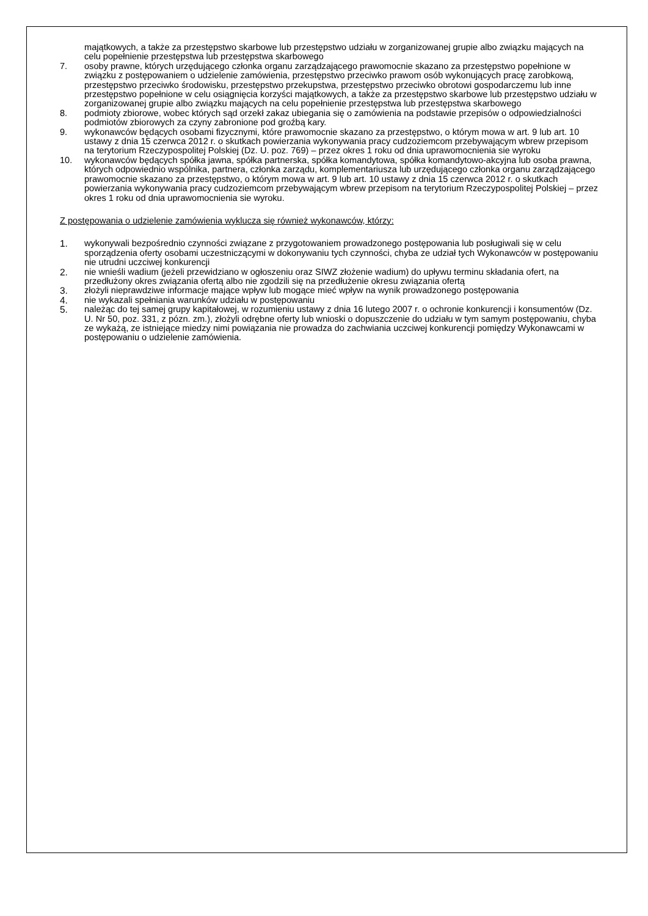majątkowych, a także za przestępstwo skarbowe lub przestępstwo udziału w zorganizowanej grupie albo związku mających na celu popełnienie przestępstwa lub przestępstwa skarbowego
7. osoby prawne, których urzędującego członka organu zarządzającego prawomocnie skazano za przestępstwo popełnione w związku z postępowaniem o udzielenie zamówienia, przestępstwo przeciwko prawom osób wykonujących pracę zarobkową, przestępstwo przeciwko środowisku, przestępstwo przekupstwa, przestępstwo przeciwko obrotowi gospodarczemu lub inne przestępstwo popełnione w celu osiągnięcia korzyści majątkowych, a także za przestępstwo skarbowe lub przestępstwo udziału w zorganizowanej grupie albo związku mających na celu popełnienie przestępstwa lub przestępstwa skarbowego
8. podmioty zbiorowe, wobec których sąd orzekł zakaz ubiegania się o zamówienia na podstawie przepisów o odpowiedzialności podmiotów zbiorowych za czyny zabronione pod groźbą kary.
9. wykonawców będących osobami fizycznymi, które prawomocnie skazano za przestępstwo, o którym mowa w art. 9 lub art. 10 ustawy z dnia 15 czerwca 2012 r. o skutkach powierzania wykonywania pracy cudzoziemcom przebywającym wbrew przepisom na terytorium Rzeczypospolitej Polskiej (Dz. U. poz. 769) – przez okres 1 roku od dnia uprawomocnienia sie wyroku
10. wykonawców będących spółka jawna, spółka partnerska, spółka komandytowa, spółka komandytowo-akcyjna lub osoba prawna, których odpowiednio wspólnika, partnera, członka zarządu, komplementariusza lub urzędującego członka organu zarządzającego prawomocnie skazano za przestępstwo, o którym mowa w art. 9 lub art. 10 ustawy z dnia 15 czerwca 2012 r. o skutkach powierzania wykonywania pracy cudzoziemcom przebywającym wbrew przepisom na terytorium Rzeczypospolitej Polskiej – przez okres 1 roku od dnia uprawomocnienia sie wyroku.
Z postępowania o udzielenie zamówienia wyklucza się również wykonawców, którzy:
1. wykonywali bezpośrednio czynności związane z przygotowaniem prowadzonego postępowania lub posługiwali się w celu sporządzenia oferty osobami uczestniczącymi w dokonywaniu tych czynności, chyba ze udział tych Wykonawców w postępowaniu nie utrudni uczciwej konkurencji
2. nie wnieśli wadium (jeżeli przewidziano w ogłoszeniu oraz SIWZ złożenie wadium) do upływu terminu składania ofert, na przedłużony okres związania ofertą albo nie zgodzili się na przedłużenie okresu związania ofertą
3. złożyli nieprawdziwe informacje mające wpływ lub mogące mieć wpływ na wynik prowadzonego postępowania
4. nie wykazali spełniania warunków udziału w postępowaniu
5. należąc do tej samej grupy kapitałowej, w rozumieniu ustawy z dnia 16 lutego 2007 r. o ochronie konkurencji i konsumentów (Dz. U. Nr 50, poz. 331, z pózn. zm.), złożyli odrębne oferty lub wnioski o dopuszczenie do udziału w tym samym postępowaniu, chyba ze wykażą, ze istniejące miedzy nimi powiązania nie prowadza do zachwiania uczciwej konkurencji pomiędzy Wykonawcami w postępowaniu o udzielenie zamówienia.